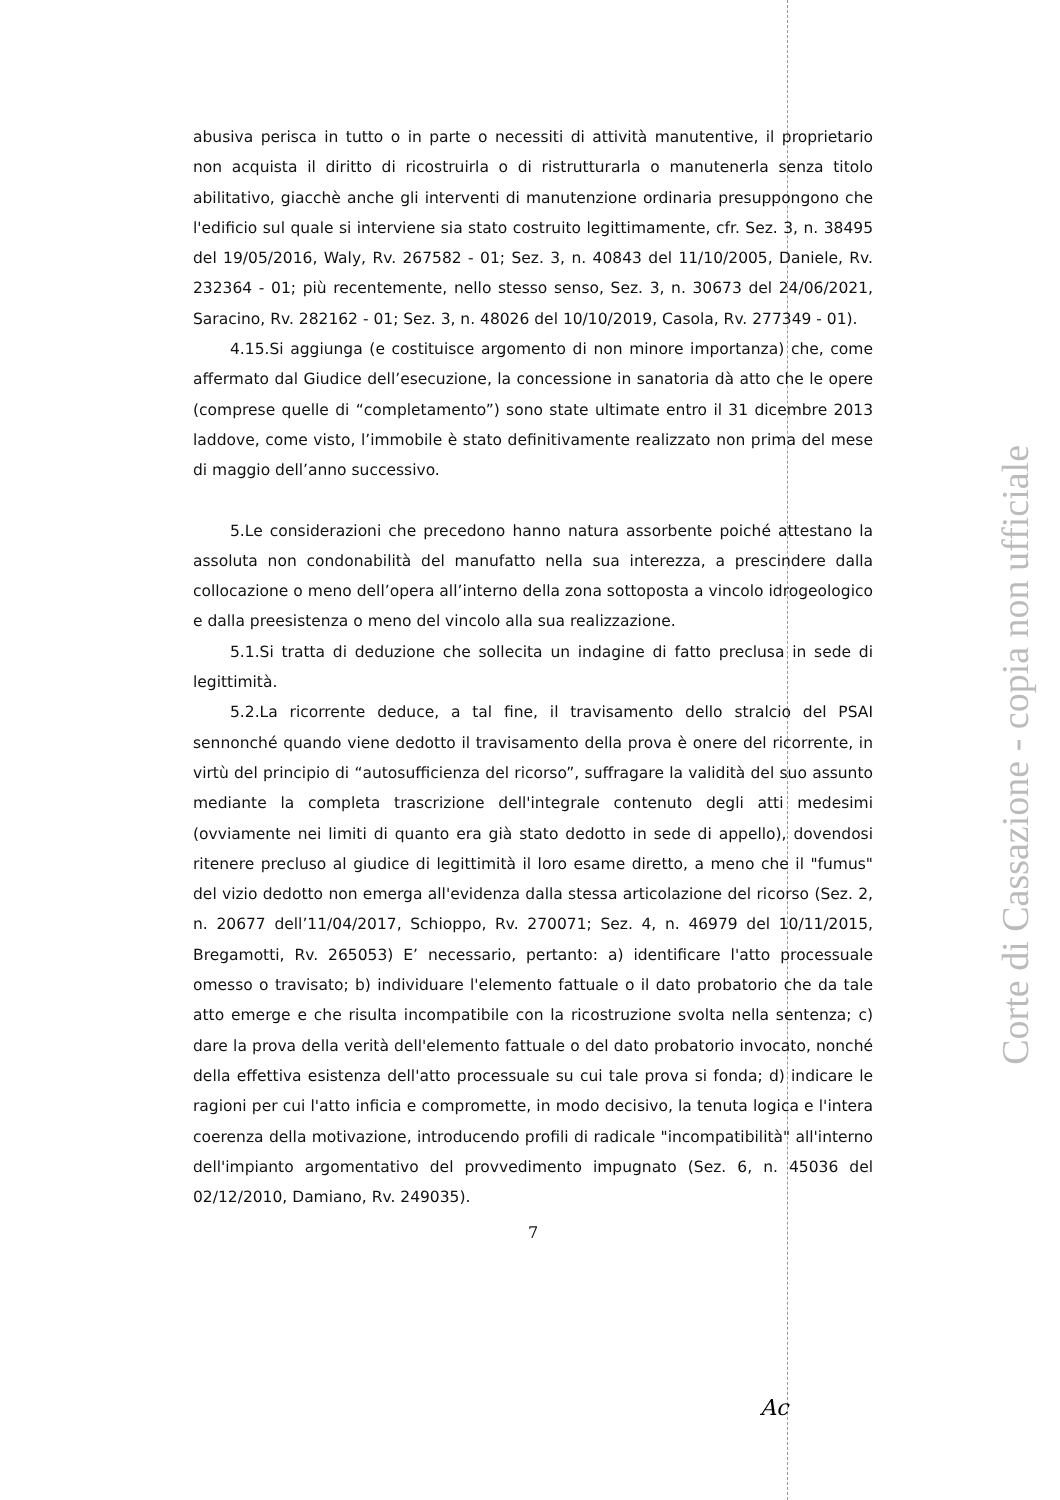abusiva perisca in tutto o in parte o necessiti di attività manutentive, il proprietario non acquista il diritto di ricostruirla o di ristrutturarla o manutenerla senza titolo abilitativo, giacchè anche gli interventi di manutenzione ordinaria presuppongono che l'edificio sul quale si interviene sia stato costruito legittimamente, cfr. Sez. 3, n. 38495 del 19/05/2016, Waly, Rv. 267582 - 01; Sez. 3, n. 40843 del 11/10/2005, Daniele, Rv. 232364 - 01; più recentemente, nello stesso senso, Sez. 3, n. 30673 del 24/06/2021, Saracino, Rv. 282162 - 01; Sez. 3, n. 48026 del 10/10/2019, Casola, Rv. 277349 - 01).
4.15.Si aggiunga (e costituisce argomento di non minore importanza) che, come affermato dal Giudice dell’esecuzione, la concessione in sanatoria dà atto che le opere (comprese quelle di “completamento”) sono state ultimate entro il 31 dicembre 2013 laddove, come visto, l’immobile è stato definitivamente realizzato non prima del mese di maggio dell’anno successivo.
5.Le considerazioni che precedono hanno natura assorbente poiché attestano la assoluta non condonabilità del manufatto nella sua interezza, a prescindere dalla collocazione o meno dell’opera all’interno della zona sottoposta a vincolo idrogeologico e dalla preesistenza o meno del vincolo alla sua realizzazione.
5.1.Si tratta di deduzione che sollecita un indagine di fatto preclusa in sede di legittimità.
5.2.La ricorrente deduce, a tal fine, il travisamento dello stralcio del PSAI sennonché quando viene dedotto il travisamento della prova è onere del ricorrente, in virtù del principio di “autosufficienza del ricorso”, suffragare la validità del suo assunto mediante la completa trascrizione dell'integrale contenuto degli atti medesimi (ovviamente nei limiti di quanto era già stato dedotto in sede di appello), dovendosi ritenere precluso al giudice di legittimità il loro esame diretto, a meno che il "fumus" del vizio dedotto non emerga all'evidenza dalla stessa articolazione del ricorso (Sez. 2, n. 20677 dell’11/04/2017, Schioppo, Rv. 270071; Sez. 4, n. 46979 del 10/11/2015, Bregamotti, Rv. 265053) E’ necessario, pertanto: a) identificare l'atto processuale omesso o travisato; b) individuare l'elemento fattuale o il dato probatorio che da tale atto emerge e che risulta incompatibile con la ricostruzione svolta nella sentenza; c) dare la prova della verità dell'elemento fattuale o del dato probatorio invocato, nonché della effettiva esistenza dell'atto processuale su cui tale prova si fonda; d) indicare le ragioni per cui l'atto inficia e compromette, in modo decisivo, la tenuta logica e l'intera coerenza della motivazione, introducendo profili di radicale "incompatibilità" all'interno dell'impianto argomentativo del provvedimento impugnato (Sez. 6, n. 45036 del 02/12/2010, Damiano, Rv. 249035).
7
Corte di Cassazione - copia non ufficiale
Ac